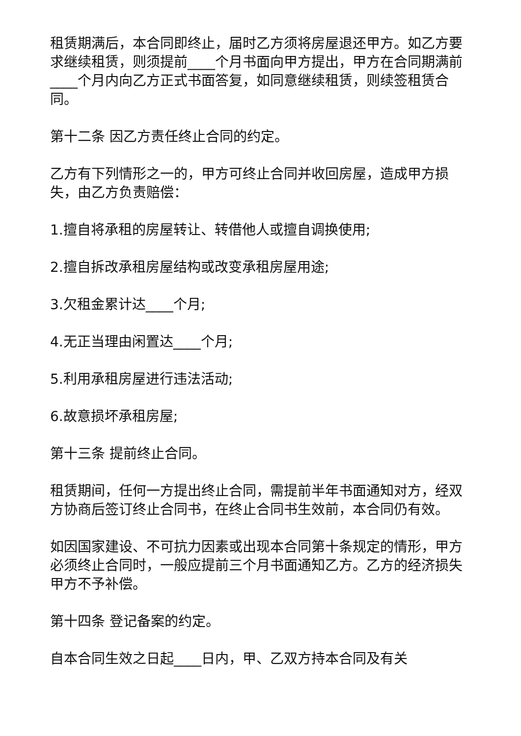租赁期满后，本合同即终止，届时乙方须将房屋退还甲方。如乙方要求继续租赁，则须提前____个月书面向甲方提出，甲方在合同期满前____个月内向乙方正式书面答复，如同意继续租赁，则续签租赁合同。
第十二条 因乙方责任终止合同的约定。
乙方有下列情形之一的，甲方可终止合同并收回房屋，造成甲方损失，由乙方负责赔偿：
1.擅自将承租的房屋转让、转借他人或擅自调换使用;
2.擅自拆改承租房屋结构或改变承租房屋用途;
3.欠租金累计达____个月;
4.无正当理由闲置达____个月;
5.利用承租房屋进行违法活动;
6.故意损坏承租房屋;
第十三条 提前终止合同。
租赁期间，任何一方提出终止合同，需提前半年书面通知对方，经双方协商后签订终止合同书，在终止合同书生效前，本合同仍有效。
如因国家建设、不可抗力因素或出现本合同第十条规定的情形，甲方必须终止合同时，一般应提前三个月书面通知乙方。乙方的经济损失甲方不予补偿。
第十四条 登记备案的约定。
自本合同生效之日起____日内，甲、乙双方持本合同及有关